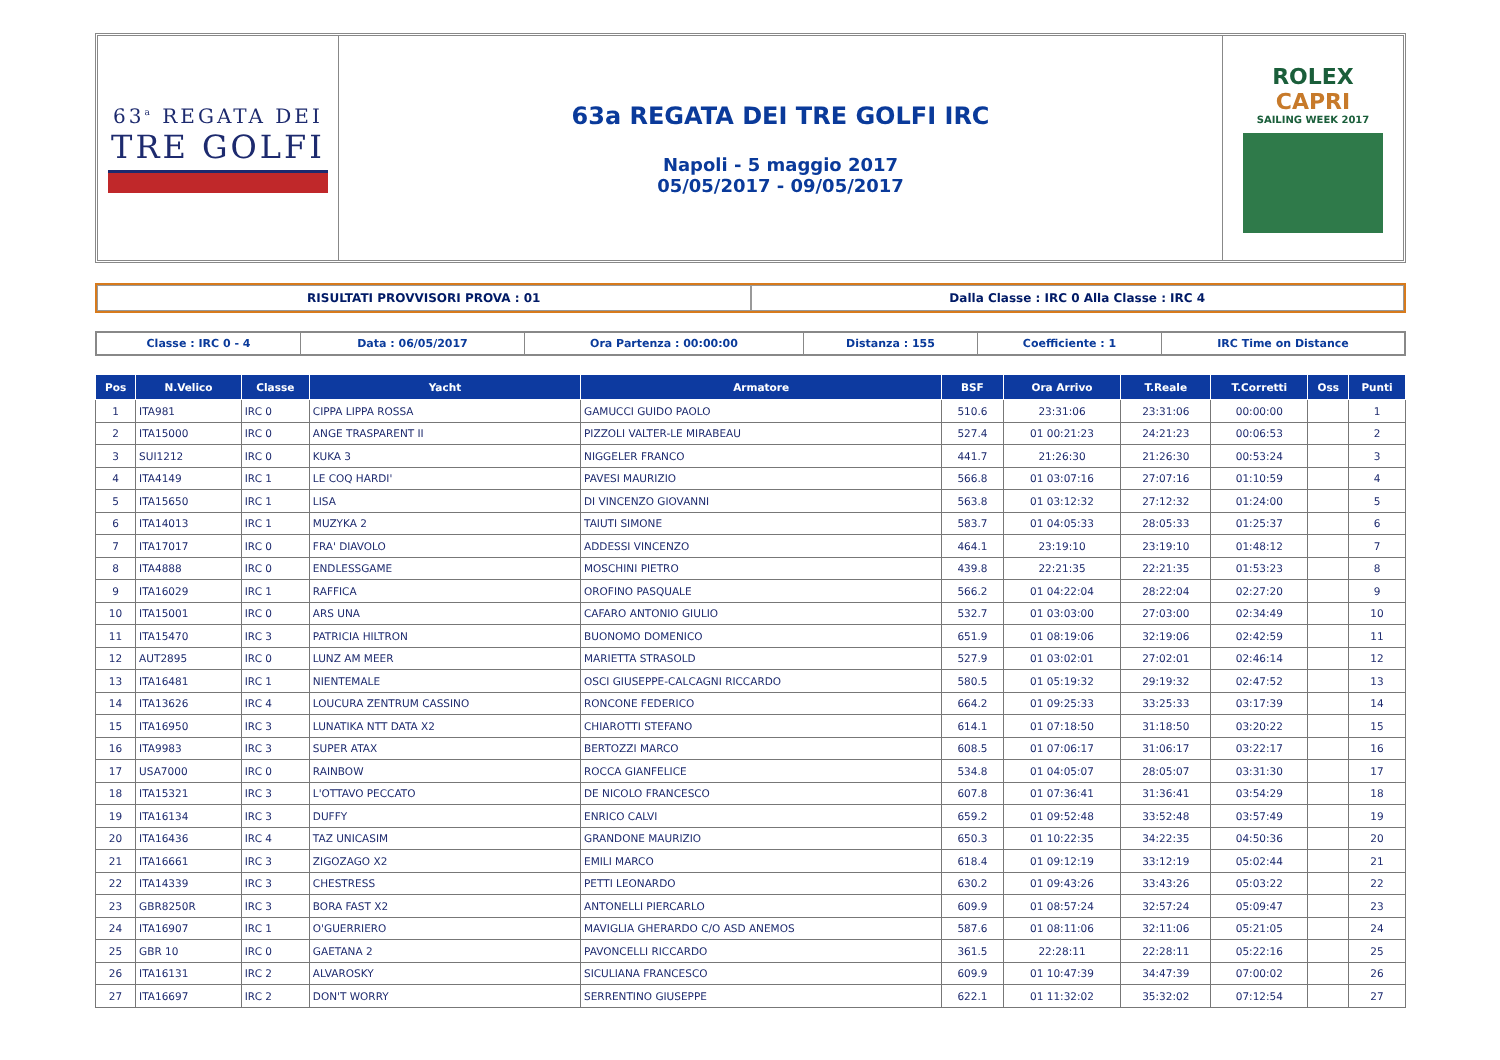63<sup>a</sup> REGATA DEI
TRE GOLFI
63a REGATA DEI TRE GOLFI IRC
Napoli - 5 maggio 2017
05/05/2017 - 09/05/2017
ROLEX
CAPRI
SAILING WEEK 2017
RISULTATI PROVVISORI PROVA : 01
Dalla Classe : IRC 0 Alla Classe : IRC 4
Classe : IRC 0 - 4 Data : 06/05/2017 Ora Partenza : 00:00:00 Distanza : 155 Coefficiente : 1 IRC Time on Distance
| Pos | N.Velico | Classe | Yacht | Armatore | BSF | Ora Arrivo | T.Reale | T.Corretti | Oss | Punti |
| --- | --- | --- | --- | --- | --- | --- | --- | --- | --- | --- |
| 1 | ITA981 | IRC 0 | CIPPA LIPPA ROSSA | GAMUCCI GUIDO PAOLO | 510.6 | 23:31:06 | 23:31:06 | 00:00:00 | | 1 |
| 2 | ITA15000 | IRC 0 | ANGE TRASPARENT II | PIZZOLI VALTER-LE MIRABEAU | 527.4 | 01 00:21:23 | 24:21:23 | 00:06:53 | | 2 |
| 3 | SUI1212 | IRC 0 | KUKA 3 | NIGGELER FRANCO | 441.7 | 21:26:30 | 21:26:30 | 00:53:24 | | 3 |
| 4 | ITA4149 | IRC 1 | LE COQ HARDI' | PAVESI MAURIZIO | 566.8 | 01 03:07:16 | 27:07:16 | 01:10:59 | | 4 |
| 5 | ITA15650 | IRC 1 | LISA | DI VINCENZO GIOVANNI | 563.8 | 01 03:12:32 | 27:12:32 | 01:24:00 | | 5 |
| 6 | ITA14013 | IRC 1 | MUZYKA 2 | TAIUTI SIMONE | 583.7 | 01 04:05:33 | 28:05:33 | 01:25:37 | | 6 |
| 7 | ITA17017 | IRC 0 | FRA' DIAVOLO | ADDESSI VINCENZO | 464.1 | 23:19:10 | 23:19:10 | 01:48:12 | | 7 |
| 8 | ITA4888 | IRC 0 | ENDLESSGAME | MOSCHINI PIETRO | 439.8 | 22:21:35 | 22:21:35 | 01:53:23 | | 8 |
| 9 | ITA16029 | IRC 1 | RAFFICA | OROFINO PASQUALE | 566.2 | 01 04:22:04 | 28:22:04 | 02:27:20 | | 9 |
| 10 | ITA15001 | IRC 0 | ARS UNA | CAFARO ANTONIO GIULIO | 532.7 | 01 03:03:00 | 27:03:00 | 02:34:49 | | 10 |
| 11 | ITA15470 | IRC 3 | PATRICIA HILTRON | BUONOMO DOMENICO | 651.9 | 01 08:19:06 | 32:19:06 | 02:42:59 | | 11 |
| 12 | AUT2895 | IRC 0 | LUNZ AM MEER | MARIETTA STRASOLD | 527.9 | 01 03:02:01 | 27:02:01 | 02:46:14 | | 12 |
| 13 | ITA16481 | IRC 1 | NIENTEMALE | OSCI GIUSEPPE-CALCAGNI RICCARDO | 580.5 | 01 05:19:32 | 29:19:32 | 02:47:52 | | 13 |
| 14 | ITA13626 | IRC 4 | LOUCURA ZENTRUM CASSINO | RONCONE FEDERICO | 664.2 | 01 09:25:33 | 33:25:33 | 03:17:39 | | 14 |
| 15 | ITA16950 | IRC 3 | LUNATIKA NTT DATA X2 | CHIAROTTI STEFANO | 614.1 | 01 07:18:50 | 31:18:50 | 03:20:22 | | 15 |
| 16 | ITA9983 | IRC 3 | SUPER ATAX | BERTOZZI MARCO | 608.5 | 01 07:06:17 | 31:06:17 | 03:22:17 | | 16 |
| 17 | USA7000 | IRC 0 | RAINBOW | ROCCA GIANFELICE | 534.8 | 01 04:05:07 | 28:05:07 | 03:31:30 | | 17 |
| 18 | ITA15321 | IRC 3 | L'OTTAVO PECCATO | DE NICOLO FRANCESCO | 607.8 | 01 07:36:41 | 31:36:41 | 03:54:29 | | 18 |
| 19 | ITA16134 | IRC 3 | DUFFY | ENRICO CALVI | 659.2 | 01 09:52:48 | 33:52:48 | 03:57:49 | | 19 |
| 20 | ITA16436 | IRC 4 | TAZ UNICASIM | GRANDONE MAURIZIO | 650.3 | 01 10:22:35 | 34:22:35 | 04:50:36 | | 20 |
| 21 | ITA16661 | IRC 3 | ZIGOZAGO X2 | EMILI MARCO | 618.4 | 01 09:12:19 | 33:12:19 | 05:02:44 | | 21 |
| 22 | ITA14339 | IRC 3 | CHESTRESS | PETTI LEONARDO | 630.2 | 01 09:43:26 | 33:43:26 | 05:03:22 | | 22 |
| 23 | GBR8250R | IRC 3 | BORA FAST X2 | ANTONELLI PIERCARLO | 609.9 | 01 08:57:24 | 32:57:24 | 05:09:47 | | 23 |
| 24 | ITA16907 | IRC 1 | O'GUERRIERO | MAVIGLIA GHERARDO C/O ASD ANEMOS | 587.6 | 01 08:11:06 | 32:11:06 | 05:21:05 | | 24 |
| 25 | GBR 10 | IRC 0 | GAETANA 2 | PAVONCELLI RICCARDO | 361.5 | 22:28:11 | 22:28:11 | 05:22:16 | | 25 |
| 26 | ITA16131 | IRC 2 | ALVAROSKY | SICULIANA FRANCESCO | 609.9 | 01 10:47:39 | 34:47:39 | 07:00:02 | | 26 |
| 27 | ITA16697 | IRC 2 | DON'T WORRY | SERRENTINO GIUSEPPE | 622.1 | 01 11:32:02 | 35:32:02 | 07:12:54 | | 27 |